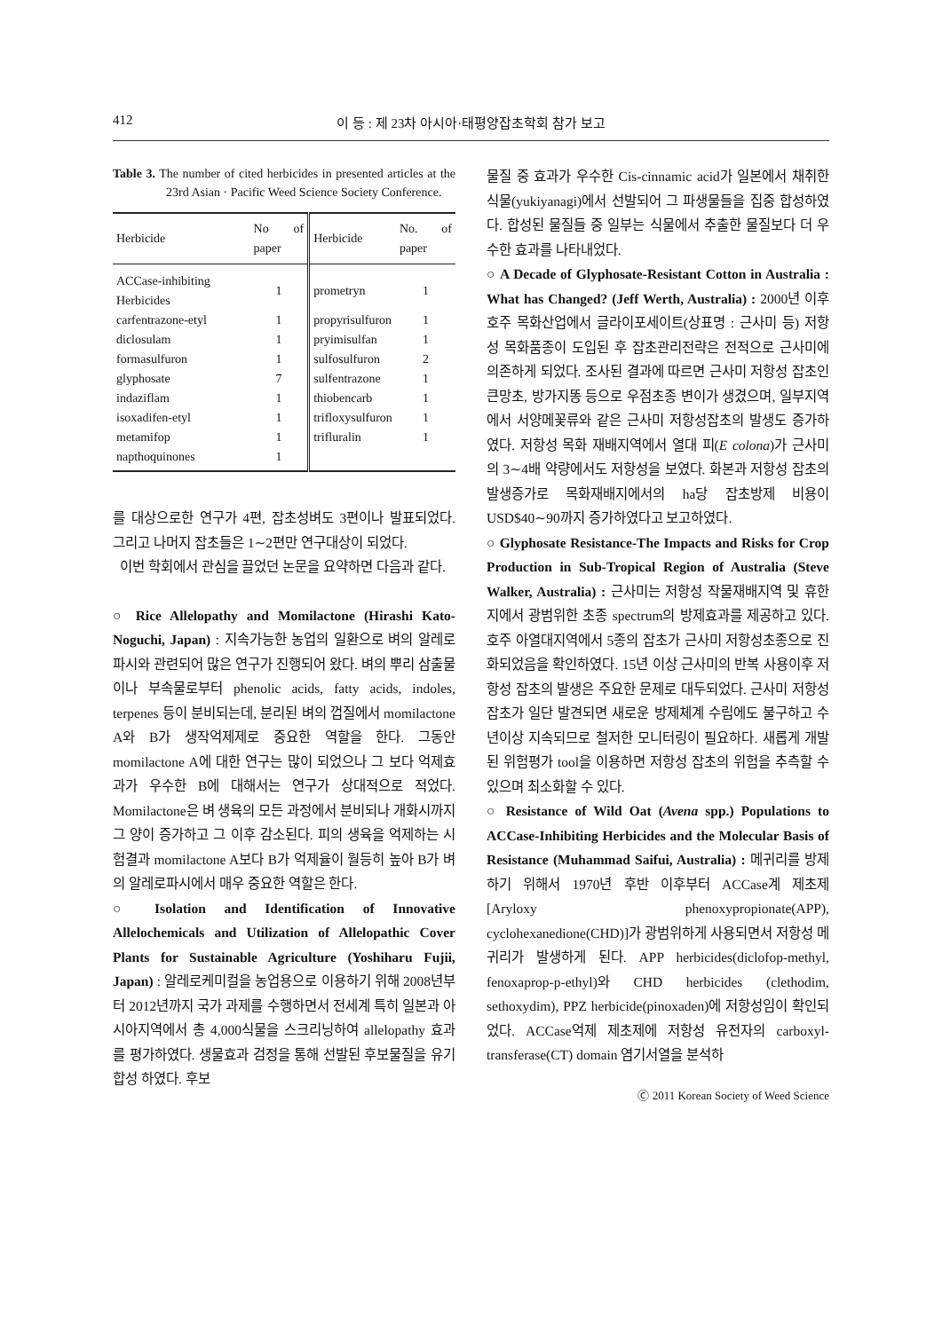412 이 등 : 제 23차 아시아·태평양잡초학회 참가 보고
Table 3. The number of cited herbicides in presented articles at the 23rd Asian · Pacific Weed Science Society Conference.
| Herbicide | No of paper | Herbicide | No. of paper |
| --- | --- | --- | --- |
| ACCase-inhibiting Herbicides | 1 | prometryn | 1 |
| carfentrazone-etyl | 1 | propyrisulfuron | 1 |
| diclosulam | 1 | pryimisulfan | 1 |
| formasulfuron | 1 | sulfosulfuron | 2 |
| glyphosate | 7 | sulfentrazone | 1 |
| indaziflam | 1 | thiobencarb | 1 |
| isoxadifen-etyl | 1 | trifloxysulfuron | 1 |
| metamifop | 1 | trifluralin | 1 |
| napthoquinones | 1 | | |
를 대상으로한 연구가 4편, 잡초성벼도 3편이나 발표되었다. 그리고 나머지 잡초들은 1∼2편만 연구대상이 되었다.
이번 학회에서 관심을 끌었던 논문을 요약하면 다음과 같다.
○ Rice Allelopathy and Momilactone (Hirashi Kato-Noguchi, Japan) : 지속가능한 농업의 일환으로 벼의 알레로파시와 관련되어 많은 연구가 진행되어 왔다. 벼의 뿌리 삼출물이나 부속물로부터 phenolic acids, fatty acids, indoles, terpenes 등이 분비되는데, 분리된 벼의 껍질에서 momilactone A와 B가 생작억제제로 중요한 역할을 한다. 그동안 momilactone A에 대한 연구는 많이 되었으나 그 보다 억제효과가 우수한 B에 대해서는 연구가 상대적으로 적었다. Momilactone은 벼 생육의 모든 과정에서 분비되나 개화시까지 그 양이 증가하고 그 이후 감소된다. 피의 생육을 억제하는 시험결과 momilactone A보다 B가 억제율이 월등히 높아 B가 벼의 알레로파시에서 매우 중요한 역할은 한다.
○ Isolation and Identification of Innovative Allelochemicals and Utilization of Allelopathic Cover Plants for Sustainable Agriculture (Yoshiharu Fujii, Japan) : 알레로케미컬을 농업용으로 이용하기 위해 2008년부터 2012년까지 국가 과제를 수행하면서 전세계 특히 일본과 아시아지역에서 총 4,000식물을 스크리닝하여 allelopathy 효과를 평가하였다. 생물효과 검정을 통해 선발된 후보물질을 유기합성 하였다. 후보
물질 중 효과가 우수한 Cis-cinnamic acid가 일본에서 채취한 식물(yukiyanagi)에서 선발되어 그 파생물들을 집중 합성하였다. 합성된 물질들 중 일부는 식물에서 추출한 물질보다 더 우수한 효과를 나타내었다.
○ A Decade of Glyphosate-Resistant Cotton in Australia : What has Changed? (Jeff Werth, Australia) : 2000년 이후 호주 목화산업에서 글라이포세이트(상표명 : 근사미 등) 저항성 목화품종이 도입된 후 잡초관리전략은 전적으로 근사미에 의존하게 되었다. 조사된 결과에 따르면 근사미 저항성 잡초인 큰망초, 방가지똥 등으로 우점초종 변이가 생겼으며, 일부지역에서 서양메꽃류와 같은 근사미 저항성잡초의 발생도 증가하였다. 저항성 목화 재배지역에서 열대 피(E colona)가 근사미의 3∼4배 약량에서도 저항성을 보였다. 화본과 저항성 잡초의 발생증가로 목화재배지에서의 ha당 잡초방제 비용이 USD$40∼90까지 증가하였다고 보고하였다.
○ Glyphosate Resistance-The Impacts and Risks for Crop Production in Sub-Tropical Region of Australia (Steve Walker, Australia) : 근사미는 저항성 작물재배지역 및 휴한지에서 광범위한 초종 spectrum의 방제효과를 제공하고 있다. 호주 아열대지역에서 5종의 잡초가 근사미 저항성초종으로 진화되었음을 확인하였다. 15년 이상 근사미의 반복 사용이후 저항성 잡초의 발생은 주요한 문제로 대두되었다. 근사미 저항성잡초가 일단 발견되면 새로운 방제체계 수립에도 불구하고 수년이상 지속되므로 철저한 모니터링이 필요하다. 새롭게 개발된 위험평가 tool을 이용하면 저항성 잡초의 위험을 추측할 수 있으며 최소화할 수 있다.
○ Resistance of Wild Oat (Avena spp.) Populations to ACCase-Inhibiting Herbicides and the Molecular Basis of Resistance (Muhammad Saifui, Australia) : 메귀리를 방제하기 위해서 1970년 후반 이후부터 ACCase계 제초제[Aryloxy phenoxypropionate(APP), cyclohexanedione(CHD)]가 광범위하게 사용되면서 저항성 메귀리가 발생하게 된다. APP herbicides(diclofop-methyl, fenoxaprop-p-ethyl)와 CHD herbicides (clethodim, sethoxydim), PPZ herbicide(pinoxaden)에 저항성임이 확인되었다. ACCase억제 제초제에 저항성 유전자의 carboxyl- transferase(CT) domain 염기서열을 분석하
Ⓒ 2011 Korean Society of Weed Science